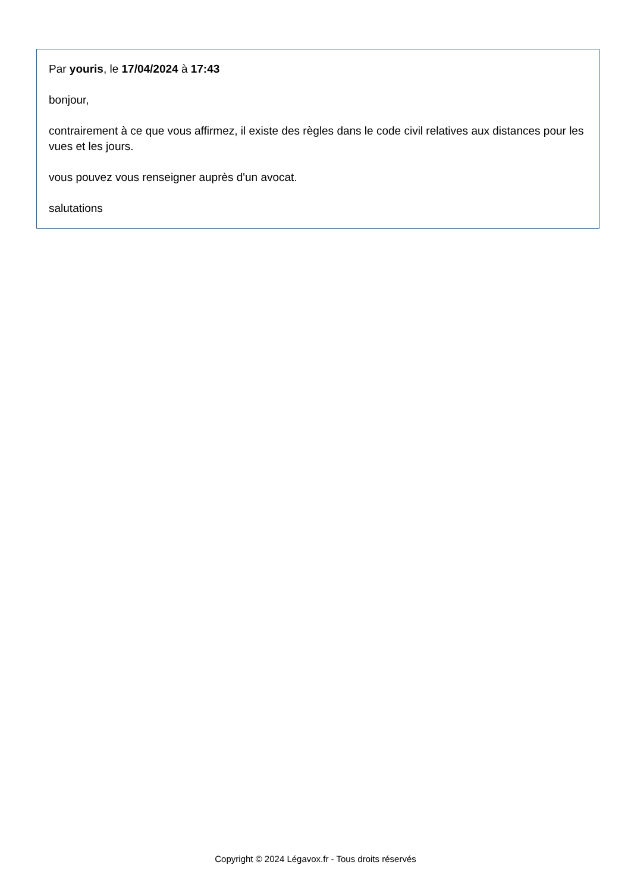Par youris, le 17/04/2024 à 17:43
bonjour,
contrairement à ce que vous affirmez, il existe des règles dans le code civil relatives aux distances pour les vues et les jours.
vous pouvez vous renseigner auprès d'un avocat.
salutations
Copyright © 2024 Légavox.fr - Tous droits réservés